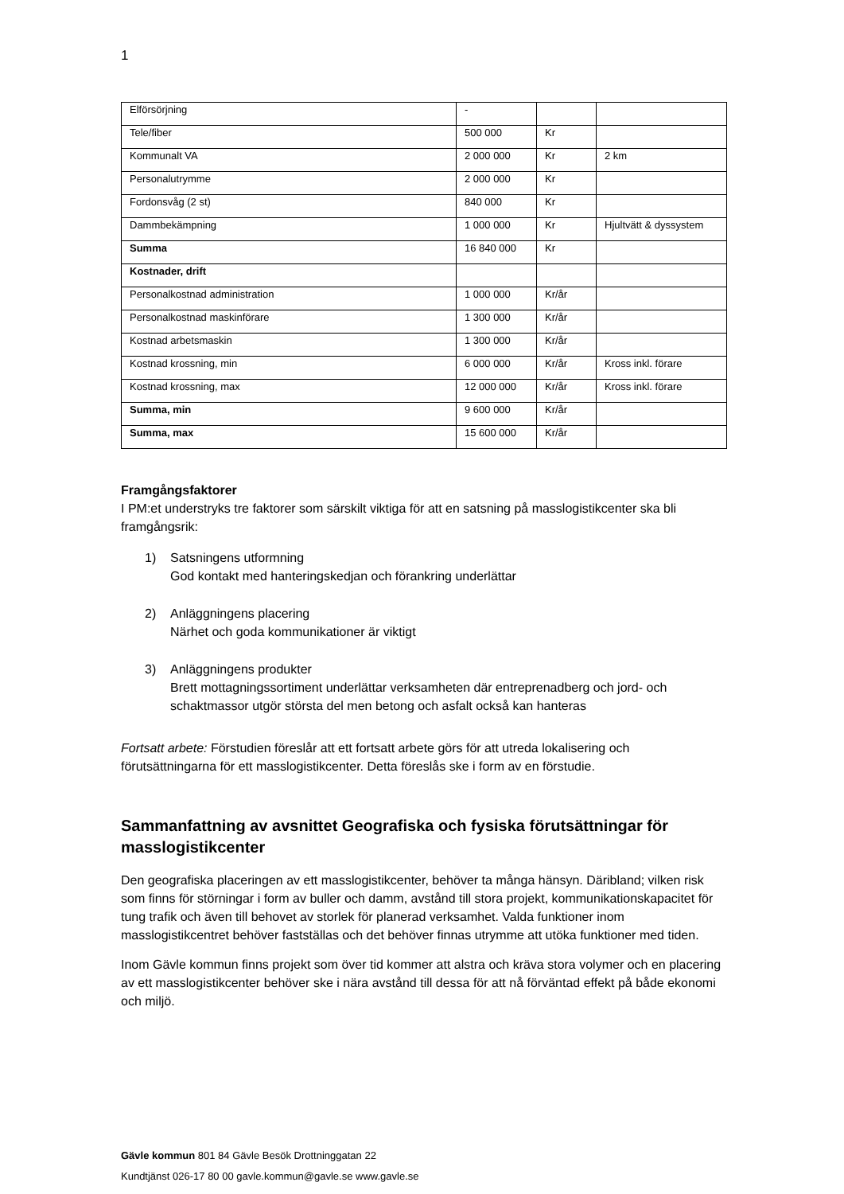1
| Elförsörjning | - | | |
| Tele/fiber | 500 000 | Kr | |
| Kommunalt VA | 2 000 000 | Kr | 2 km |
| Personalutrymme | 2 000 000 | Kr | |
| Fordonsvåg (2 st) | 840 000 | Kr | |
| Dammbekämpning | 1 000 000 | Kr | Hjultvätt & dyssystem |
| Summa | 16 840 000 | Kr | |
| Kostnader, drift | | | |
| Personalkostnad administration | 1 000 000 | Kr/år | |
| Personalkostnad maskinförare | 1 300 000 | Kr/år | |
| Kostnad arbetsmaskin | 1 300 000 | Kr/år | |
| Kostnad krossning, min | 6 000 000 | Kr/år | Kross inkl. förare |
| Kostnad krossning, max | 12 000 000 | Kr/år | Kross inkl. förare |
| Summa, min | 9 600 000 | Kr/år | |
| Summa, max | 15 600 000 | Kr/år | |
Framgångsfaktorer
I PM:et understryks tre faktorer som särskilt viktiga för att en satsning på masslogistikcenter ska bli framgångsrik:
1) Satsningens utformning
God kontakt med hanteringskedjan och förankring underlättar
2) Anläggningens placering
Närhet och goda kommunikationer är viktigt
3) Anläggningens produkter
Brett mottagningssortiment underlättar verksamheten där entreprenadberg och jord- och schaktmassor utgör största del men betong och asfalt också kan hanteras
Fortsatt arbete: Förstudien föreslår att ett fortsatt arbete görs för att utreda lokalisering och förutsättningarna för ett masslogistikcenter. Detta föreslås ske i form av en förstudie.
Sammanfattning av avsnittet Geografiska och fysiska förutsättningar för masslogistikcenter
Den geografiska placeringen av ett masslogistikcenter, behöver ta många hänsyn. Däribland; vilken risk som finns för störningar i form av buller och damm, avstånd till stora projekt, kommunikationskapacitet för tung trafik och även till behovet av storlek för planerad verksamhet. Valda funktioner inom masslogistikcentret behöver fastställas och det behöver finnas utrymme att utöka funktioner med tiden.
Inom Gävle kommun finns projekt som över tid kommer att alstra och kräva stora volymer och en placering av ett masslogistikcenter behöver ske i nära avstånd till dessa för att nå förväntad effekt på både ekonomi och miljö.
Gävle kommun 801 84 Gävle Besök Drottninggatan 22
Kundtjänst 026-17 80 00 gavle.kommun@gavle.se www.gavle.se